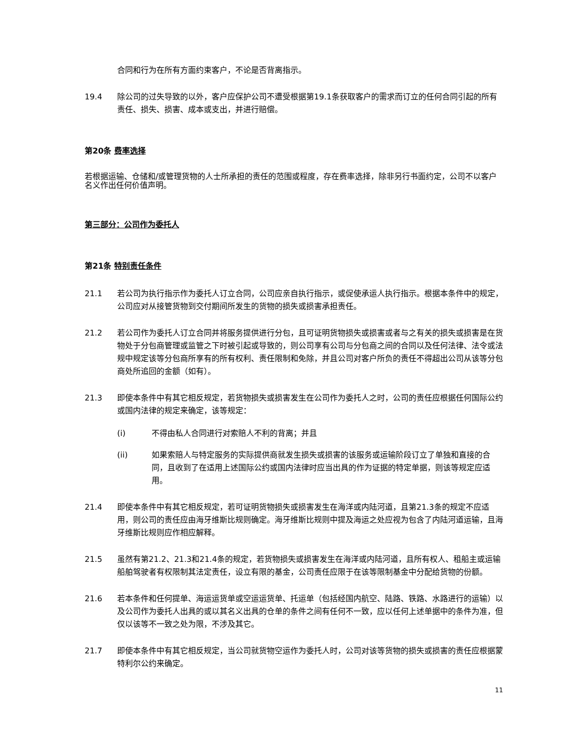合同和行为在所有方面约束客户，不论是否背离指示。
19.4 除公司的过失导致的以外，客户应保护公司不遭受根据第19.1条获取客户的需求而订立的任何合同引起的所有责任、损失、损害、成本或支出，并进行赔偿。
第20条 费率选择
若根据运输、仓储和/或管理货物的人士所承担的责任的范围或程度，存在费率选择，除非另行书面约定，公司不以客户名义作出任何价值声明。
第三部分：公司作为委托人
第21条 特别责任条件
21.1 若公司为执行指示作为委托人订立合同，公司应亲自执行指示，或促使承运人执行指示。根据本条件中的规定，公司应对从接管货物到交付期间所发生的货物的损失或损害承担责任。
21.2 若公司作为委托人订立合同并将服务提供进行分包，且可证明货物损失或损害或者与之有关的损失或损害是在货物处于分包商管理或监管之下时被引起或导致的，则公司享有公司与分包商之间的合同以及任何法律、法令或法规中规定该等分包商所享有的所有权利、责任限制和免除，并且公司对客户所负的责任不得超出公司从该等分包商处所追回的金额（如有）。
21.3 即使本条件中有其它相反规定，若货物损失或损害发生在公司作为委托人之时，公司的责任应根据任何国际公约或国内法律的规定来确定，该等规定：
(i) 不得由私人合同进行对索赔人不利的背离；并且
(ii) 如果索赔人与特定服务的实际提供商就发生损失或损害的该服务或运输阶段订立了单独和直接的合同，且收到了在适用上述国际公约或国内法律时应当出具的作为证据的特定单据，则该等规定应适用。
21.4 即使本条件中有其它相反规定，若可证明货物损失或损害发生在海洋或内陆河道，且第21.3条的规定不应适用，则公司的责任应由海牙维斯比规则确定。海牙维斯比规则中提及海运之处应视为包含了内陆河道运输，且海牙维斯比规则应作相应解释。
21.5 虽然有第21.2、21.3和21.4条的规定，若货物损失或损害发生在海洋或内陆河道，且所有权人、租船主或运输船舶驾驶者有权限制其法定责任，设立有限的基金，公司责任应限于在该等限制基金中分配给货物的份额。
21.6 若本条件和任何提单、海运运货单或空运运货单、托运单（包括经国内航空、陆路、铁路、水路进行的运输）以及公司作为委托人出具的或以其名义出具的仓单的条件之间有任何不一致，应以任何上述单据中的条件为准，但仅以该等不一致之处为限，不涉及其它。
21.7 即使本条件中有其它相反规定，当公司就货物空运作为委托人时，公司对该等货物的损失或损害的责任应根据蒙特利尔公约来确定。
11